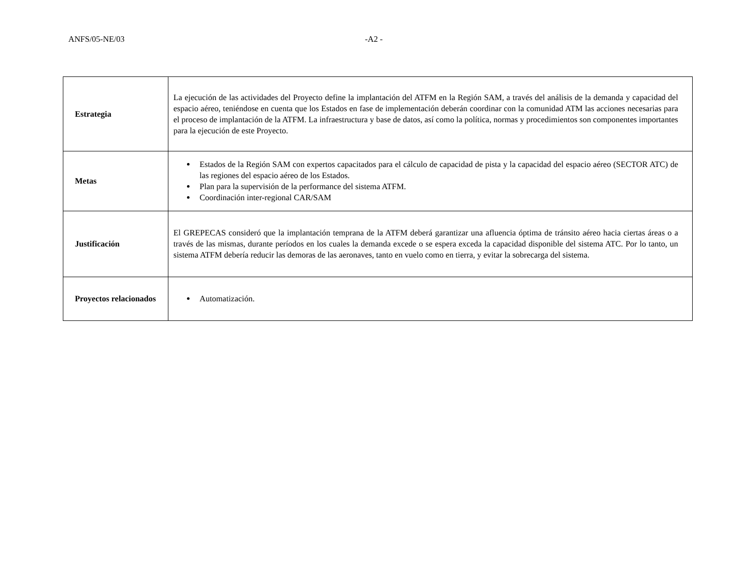ANFS/05-NE/03 -A2 -
| Estrategia | La ejecución de las actividades del Proyecto define la implantación del ATFM en la Región SAM, a través del análisis de la demanda y capacidad del espacio aéreo, teniéndose en cuenta que los Estados en fase de implementación deberán coordinar con la comunidad ATM las acciones necesarias para el proceso de implantación de la ATFM. La infraestructura y base de datos, así como la política, normas y procedimientos son componentes importantes para la ejecución de este Proyecto. |
| Metas | Estados de la Región SAM con expertos capacitados para el cálculo de capacidad de pista y la capacidad del espacio aéreo (SECTOR ATC) de las regiones del espacio aéreo de los Estados. Plan para la supervisión de la performance del sistema ATFM. Coordinación inter-regional CAR/SAM |
| Justificación | El GREPECAS consideró que la implantación temprana de la ATFM deberá garantizar una afluencia óptima de tránsito aéreo hacia ciertas áreas o a través de las mismas, durante períodos en los cuales la demanda excede o se espera exceda la capacidad disponible del sistema ATC. Por lo tanto, un sistema ATFM debería reducir las demoras de las aeronaves, tanto en vuelo como en tierra, y evitar la sobrecarga del sistema. |
| Proyectos relacionados | Automatización. |